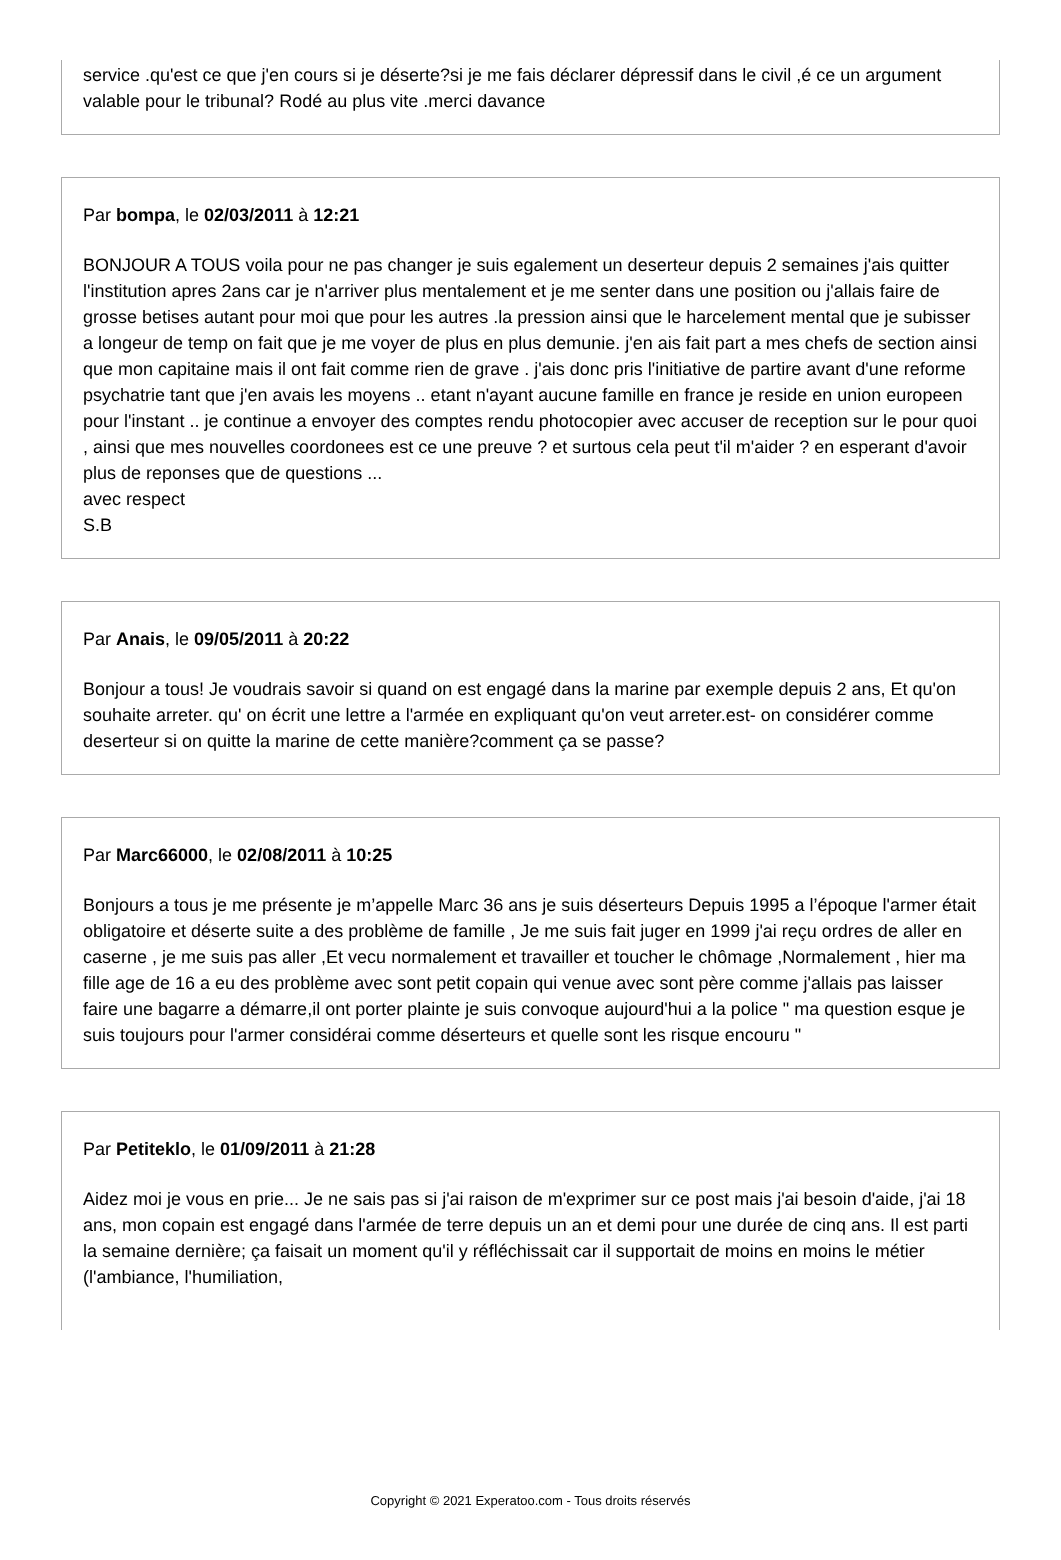service .qu'est ce que j'en cours si je déserte?si je me fais déclarer dépressif dans le civil ,é ce un argument valable pour le tribunal? Rodé au plus vite .merci davance
Par bompa, le 02/03/2011 à 12:21
BONJOUR A TOUS voila pour ne pas changer je suis egalement un deserteur depuis 2 semaines j'ais quitter l'institution apres 2ans car je n'arriver plus mentalement et je me senter dans une position ou j'allais faire de grosse betises autant pour moi que pour les autres .la pression ainsi que le harcelement mental que je subisser a longeur de temp on fait que je me voyer de plus en plus demunie. j'en ais fait part a mes chefs de section ainsi que mon capitaine mais il ont fait comme rien de grave . j'ais donc pris l'initiative de partire avant d'une reforme psychatrie tant que j'en avais les moyens .. etant n'ayant aucune famille en france je reside en union europeen pour l'instant .. je continue a envoyer des comptes rendu photocopier avec accuser de reception sur le pour quoi , ainsi que mes nouvelles coordonees est ce une preuve ? et surtous cela peut t'il m'aider ? en esperant d'avoir plus de reponses que de questions ...
avec respect
S.B
Par Anais, le 09/05/2011 à 20:22
Bonjour a tous! Je voudrais savoir si quand on est engagé dans la marine par exemple depuis 2 ans, Et qu'on souhaite arreter. qu' on écrit une lettre a l'armée en expliquant qu'on veut arreter.est- on considérer comme deserteur si on quitte la marine de cette manière?comment ça se passe?
Par Marc66000, le 02/08/2011 à 10:25
Bonjours a tous je me présente je m’appelle Marc 36 ans je suis déserteurs Depuis 1995 a l’époque l'armer était obligatoire et déserte suite a des problème de famille , Je me suis fait juger en 1999 j'ai reçu ordres de aller en caserne , je me suis pas aller ,Et vecu normalement et travailler et toucher le chômage ,Normalement , hier ma fille age de 16 a eu des problème avec sont petit copain qui venue avec sont père comme j'allais pas laisser faire une bagarre a démarre,il ont porter plainte je suis convoque aujourd'hui a la police " ma question esque je suis toujours pour l'armer considérai comme déserteurs et quelle sont les risque encouru "
Par Petiteklo, le 01/09/2011 à 21:28
Aidez moi je vous en prie... Je ne sais pas si j'ai raison de m'exprimer sur ce post mais j'ai besoin d'aide, j'ai 18 ans, mon copain est engagé dans l'armée de terre depuis un an et demi pour une durée de cinq ans. Il est parti la semaine dernière; ça faisait un moment qu'il y réfléchissait car il supportait de moins en moins le métier (l'ambiance, l'humiliation,
Copyright © 2021 Experatoo.com - Tous droits réservés